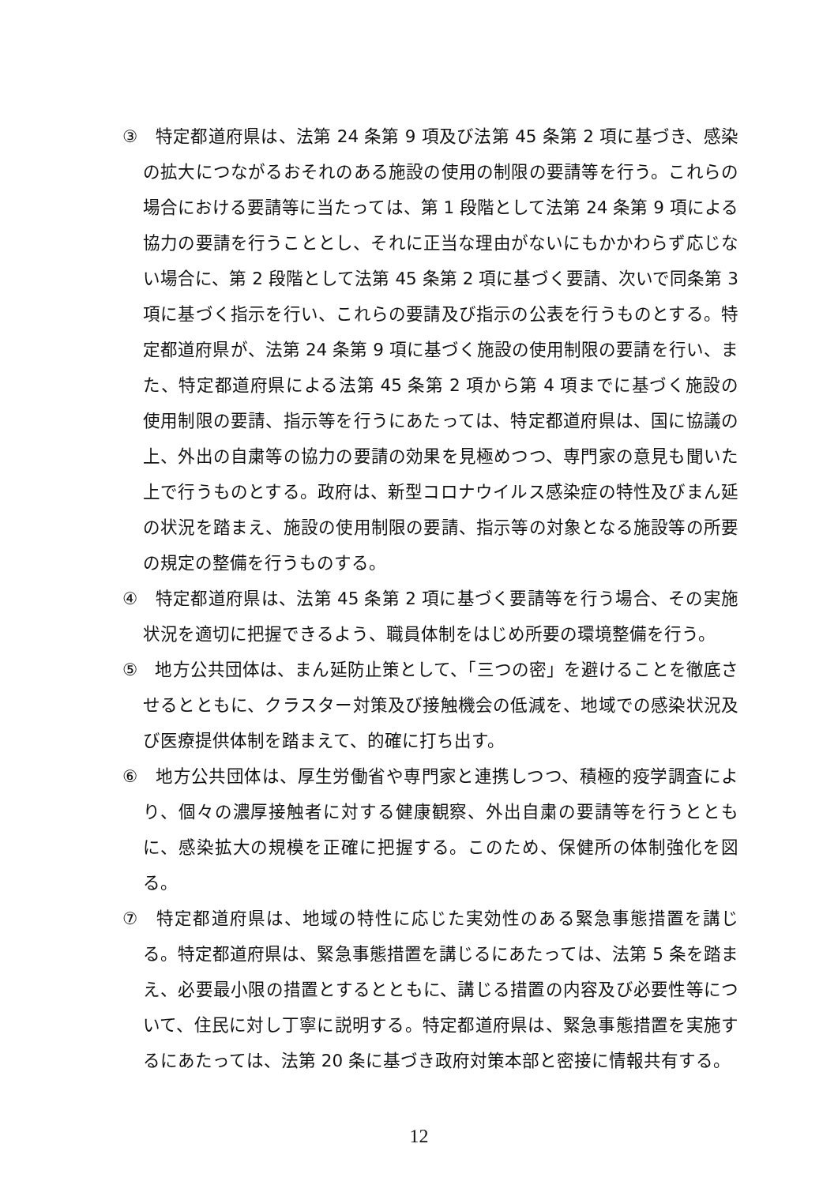③　特定都道府県は、法第 24 条第 9 項及び法第 45 条第 2 項に基づき、感染の拡大につながるおそれのある施設の使用の制限の要請等を行う。これらの場合における要請等に当たっては、第 1 段階として法第 24 条第 9 項による協力の要請を行うこととし、それに正当な理由がないにもかかわらず応じない場合に、第 2 段階として法第 45 条第 2 項に基づく要請、次いで同条第 3 項に基づく指示を行い、これらの要請及び指示の公表を行うものとする。特定都道府県が、法第 24 条第 9 項に基づく施設の使用制限の要請を行い、また、特定都道府県による法第 45 条第 2 項から第 4 項までに基づく施設の使用制限の要請、指示等を行うにあたっては、特定都道府県は、国に協議の上、外出の自粛等の協力の要請の効果を見極めつつ、専門家の意見も聞いた上で行うものとする。政府は、新型コロナウイルス感染症の特性及びまん延の状況を踏まえ、施設の使用制限の要請、指示等の対象となる施設等の所要の規定の整備を行うものする。
④　特定都道府県は、法第 45 条第 2 項に基づく要請等を行う場合、その実施状況を適切に把握できるよう、職員体制をはじめ所要の環境整備を行う。
⑤　地方公共団体は、まん延防止策として、「三つの密」を避けることを徹底させるとともに、クラスター対策及び接触機会の低減を、地域での感染状況及び医療提供体制を踏まえて、的確に打ち出す。
⑥　地方公共団体は、厚生労働省や専門家と連携しつつ、積極的疫学調査により、個々の濃厚接触者に対する健康観察、外出自粛の要請等を行うとともに、感染拡大の規模を正確に把握する。このため、保健所の体制強化を図る。
⑦　特定都道府県は、地域の特性に応じた実効性のある緊急事態措置を講じる。特定都道府県は、緊急事態措置を講じるにあたっては、法第 5 条を踏まえ、必要最小限の措置とするとともに、講じる措置の内容及び必要性等について、住民に対し丁寧に説明する。特定都道府県は、緊急事態措置を実施するにあたっては、法第 20 条に基づき政府対策本部と密接に情報共有する。
12